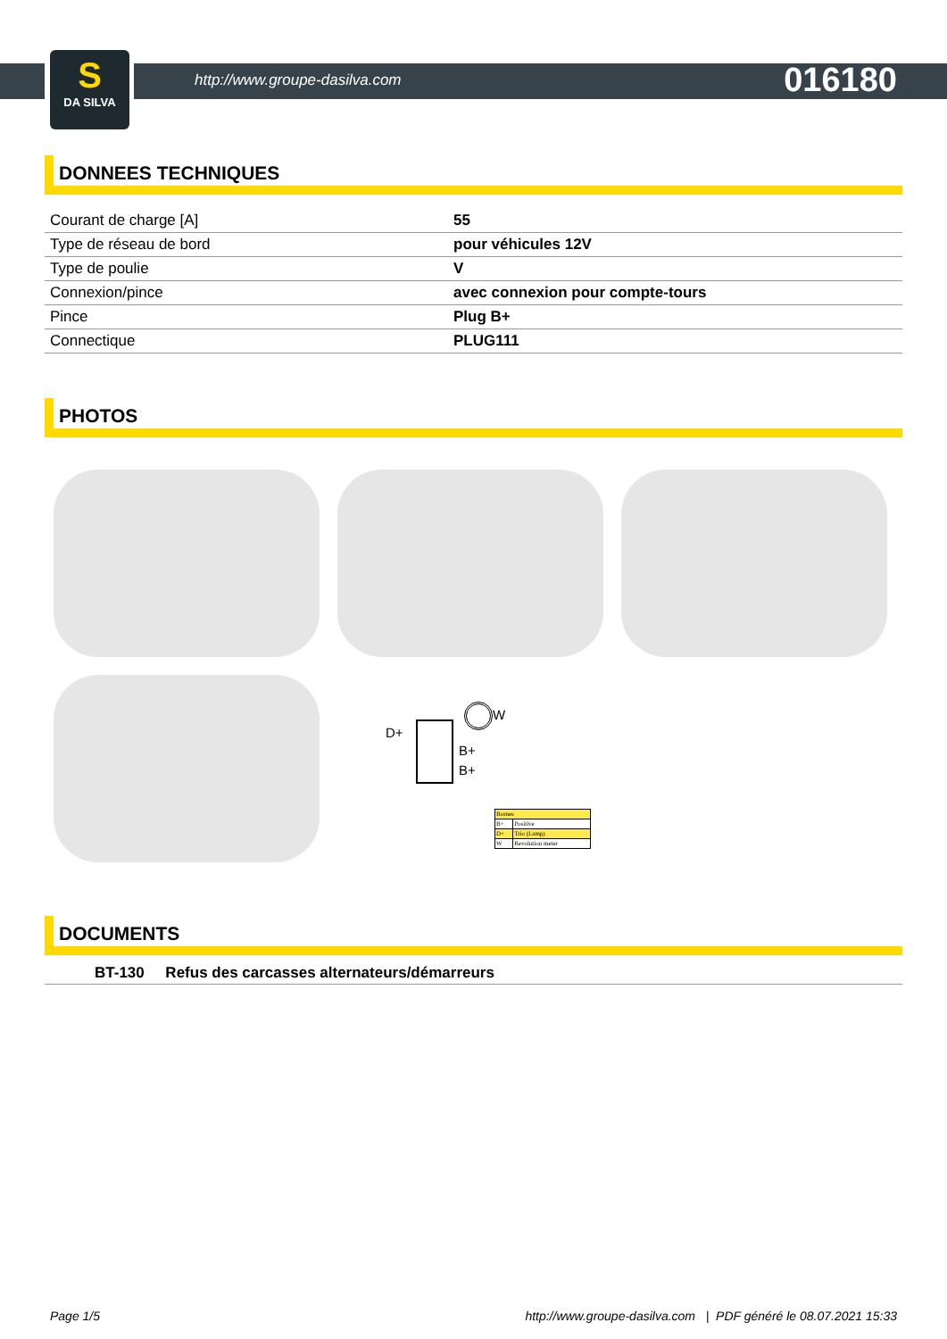S
DA SILVA
http://www.groupe-dasilva.com 016180
DONNEES TECHNIQUES
| Courant de charge [A] | 55 |
| Type de réseau de bord | pour véhicules 12V |
| Type de poulie | V |
| Connexion/pince | avec connexion pour compte-tours |
| Pince | Plug B+ |
| Connectique | PLUG111 |
PHOTOS
D+
W
B+
B+
| Bornes | |
| --- | --- |
| B+ | Positive |
| D+ | Trio (Lamp) |
| W | Revolution meter |
DOCUMENTS
BT-130 Refus des carcasses alternateurs/démarreurs
Page 1/5 http://www.groupe-dasilva.com | PDF généré le 08.07.2021 15:33